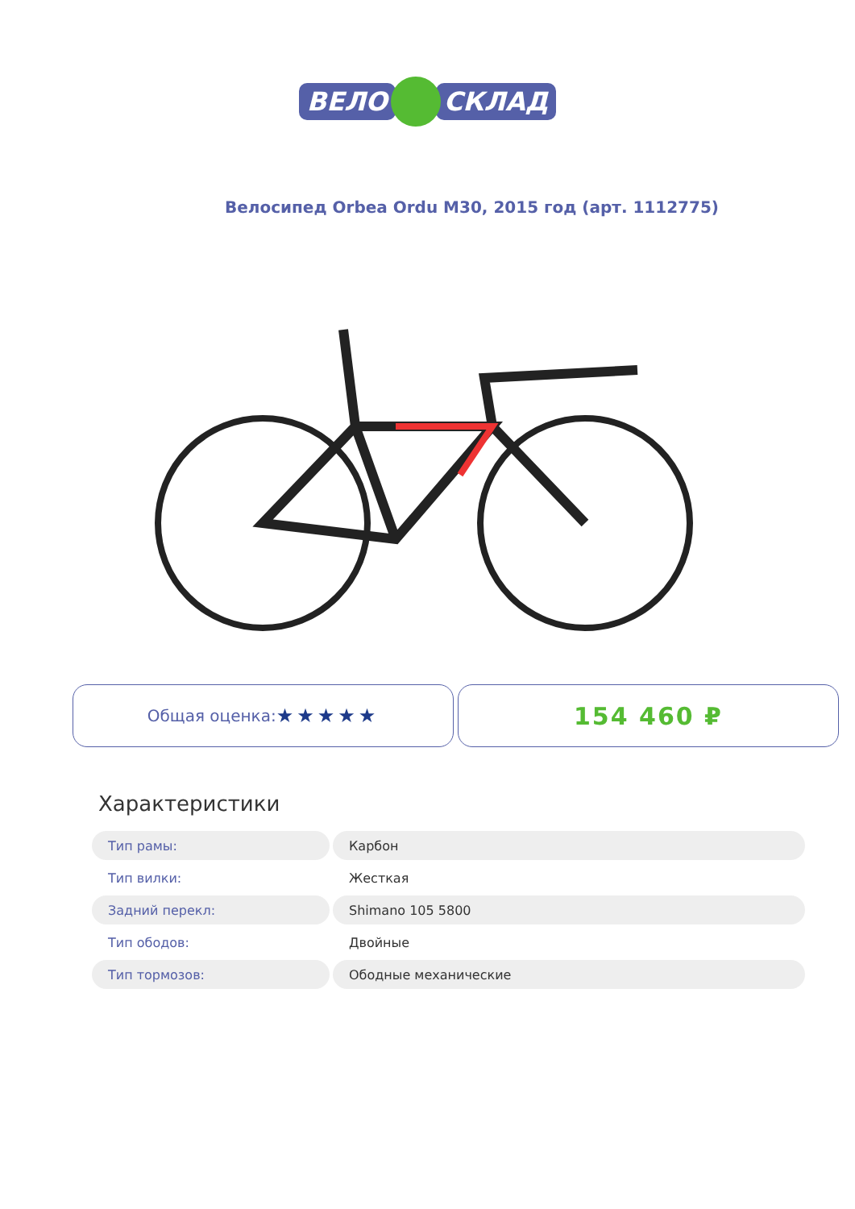ВЕЛО СКЛАД
Велосипед Orbea Ordu M30, 2015 год (арт. 1112775)
Общая оценка: ★★★★★
154 460 ₽
Характеристики
| Тип рамы: | Карбон |
| Тип вилки: | Жесткая |
| Задний перекл: | Shimano 105 5800 |
| Тип ободов: | Двойные |
| Тип тормозов: | Ободные механические |